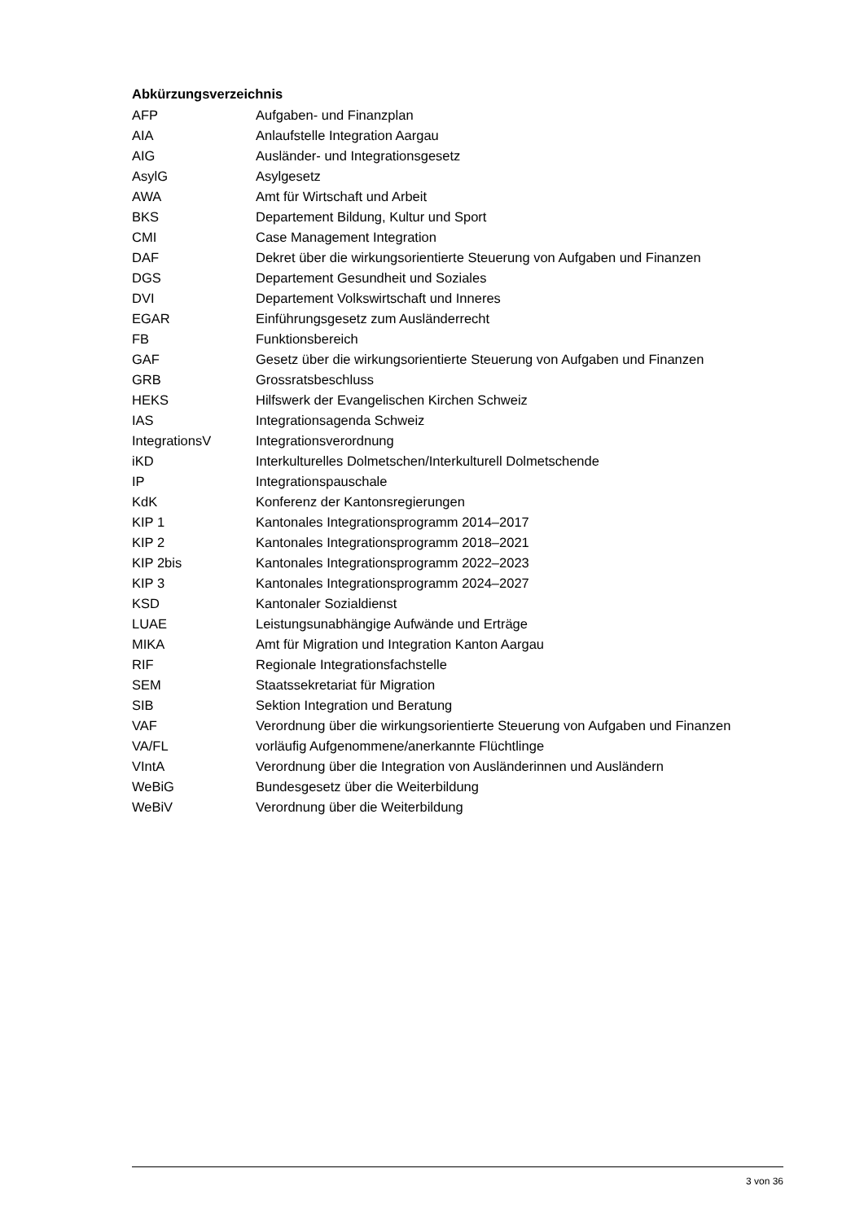Abkürzungsverzeichnis
AFP Aufgaben- und Finanzplan
AIA Anlaufstelle Integration Aargau
AIG Ausländer- und Integrationsgesetz
AsylG Asylgesetz
AWA Amt für Wirtschaft und Arbeit
BKS Departement Bildung, Kultur und Sport
CMI Case Management Integration
DAF Dekret über die wirkungsorientierte Steuerung von Aufgaben und Finanzen
DGS Departement Gesundheit und Soziales
DVI Departement Volkswirtschaft und Inneres
EGAR Einführungsgesetz zum Ausländerrecht
FB Funktionsbereich
GAF Gesetz über die wirkungsorientierte Steuerung von Aufgaben und Finanzen
GRB Grossratsbeschluss
HEKS Hilfswerk der Evangelischen Kirchen Schweiz
IAS Integrationsagenda Schweiz
IntegrationsV Integrationsverordnung
iKD Interkulturelles Dolmetschen/Interkulturell Dolmetschende
IP Integrationspauschale
KdK Konferenz der Kantonsregierungen
KIP 1 Kantonales Integrationsprogramm 2014–2017
KIP 2 Kantonales Integrationsprogramm 2018–2021
KIP 2bis Kantonales Integrationsprogramm 2022–2023
KIP 3 Kantonales Integrationsprogramm 2024–2027
KSD Kantonaler Sozialdienst
LUAE Leistungsunabhängige Aufwände und Erträge
MIKA Amt für Migration und Integration Kanton Aargau
RIF Regionale Integrationsfachstelle
SEM Staatssekretariat für Migration
SIB Sektion Integration und Beratung
VAF Verordnung über die wirkungsorientierte Steuerung von Aufgaben und Finanzen
VA/FL vorläufig Aufgenommene/anerkannte Flüchtlinge
VIntA Verordnung über die Integration von Ausländerinnen und Ausländern
WeBiG Bundesgesetz über die Weiterbildung
WeBiV Verordnung über die Weiterbildung
3 von 36